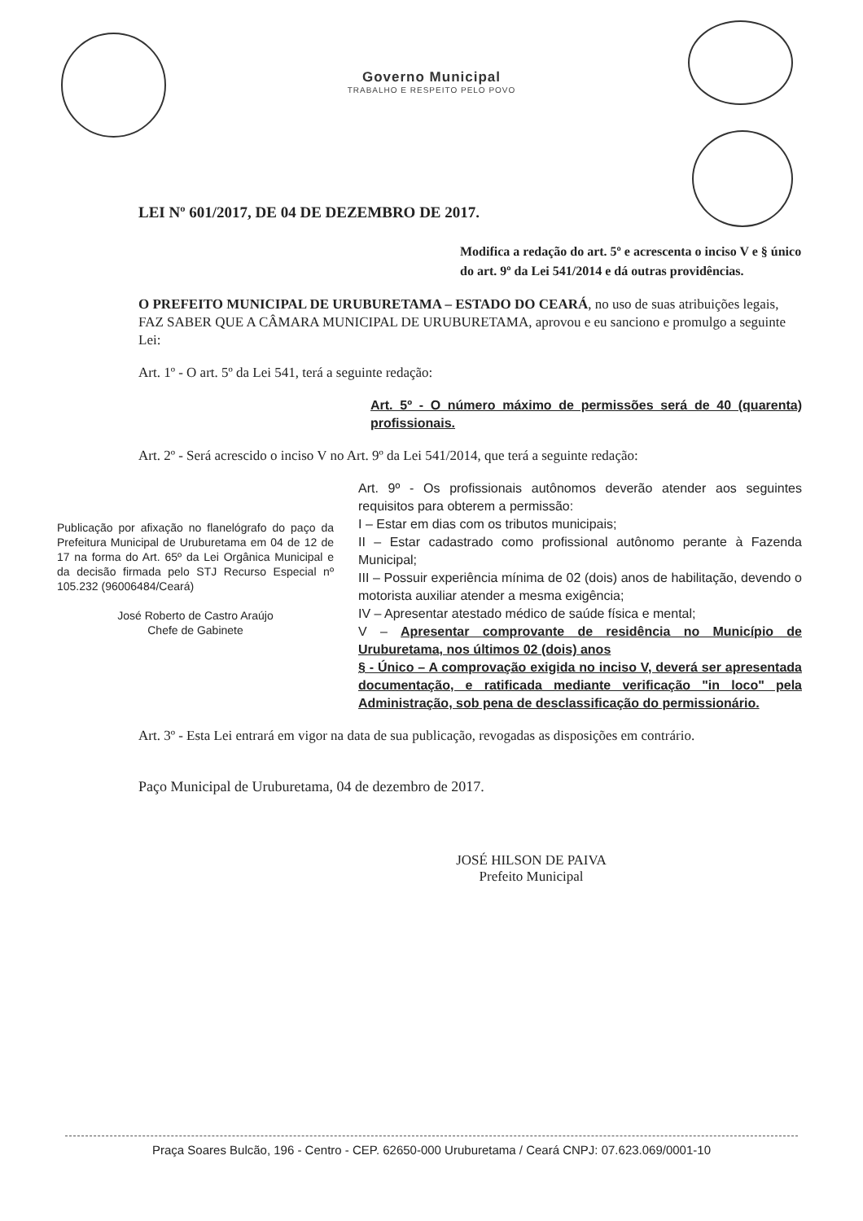Governo Municipal
TRABALHO E RESPEITO PELO POVO
LEI Nº 601/2017, DE 04 DE DEZEMBRO DE 2017.
Modifica a redação do art. 5º e acrescenta o inciso V e § único do art. 9º da Lei 541/2014 e dá outras providências.
O PREFEITO MUNICIPAL DE URUBURETAMA – ESTADO DO CEARÁ, no uso de suas atribuições legais, FAZ SABER QUE A CÂMARA MUNICIPAL DE URUBURETAMA, aprovou e eu sanciono e promulgo a seguinte Lei:
Art. 1º - O art. 5º da Lei 541, terá a seguinte redação:
Art. 5º - O número máximo de permissões será de 40 (quarenta) profissionais.
Art. 2º - Será acrescido o inciso V no Art. 9º da Lei 541/2014, que terá a seguinte redação:
Publicação por afixação no flanelógrafo do paço da Prefeitura Municipal de Uruburetama em 04 de 12 de 17 na forma do Art. 65º da Lei Orgânica Municipal e da decisão firmada pelo STJ Recurso Especial nº 105.232 (96006484/Ceará)
José Roberto de Castro Araújo
Chefe de Gabinete
Art. 9º - Os profissionais autônomos deverão atender aos seguintes requisitos para obterem a permissão:
I – Estar em dias com os tributos municipais;
II – Estar cadastrado como profissional autônomo perante à Fazenda Municipal;
III – Possuir experiência mínima de 02 (dois) anos de habilitação, devendo o motorista auxiliar atender a mesma exigência;
IV – Apresentar atestado médico de saúde física e mental;
V – Apresentar comprovante de residência no Município de Uruburetama, nos últimos 02 (dois) anos
§ - Único – A comprovação exigida no inciso V, deverá ser apresentada documentação, e ratificada mediante verificação "in loco" pela Administração, sob pena de desclassificação do permissionário.
Art. 3º - Esta Lei entrará em vigor na data de sua publicação, revogadas as disposições em contrário.
Paço Municipal de Uruburetama, 04 de dezembro de 2017.
JOSÉ HILSON DE PAIVA
Prefeito Municipal
Praça Soares Bulcão, 196 - Centro - CEP. 62650-000 Uruburetama / Ceará CNPJ: 07.623.069/0001-10